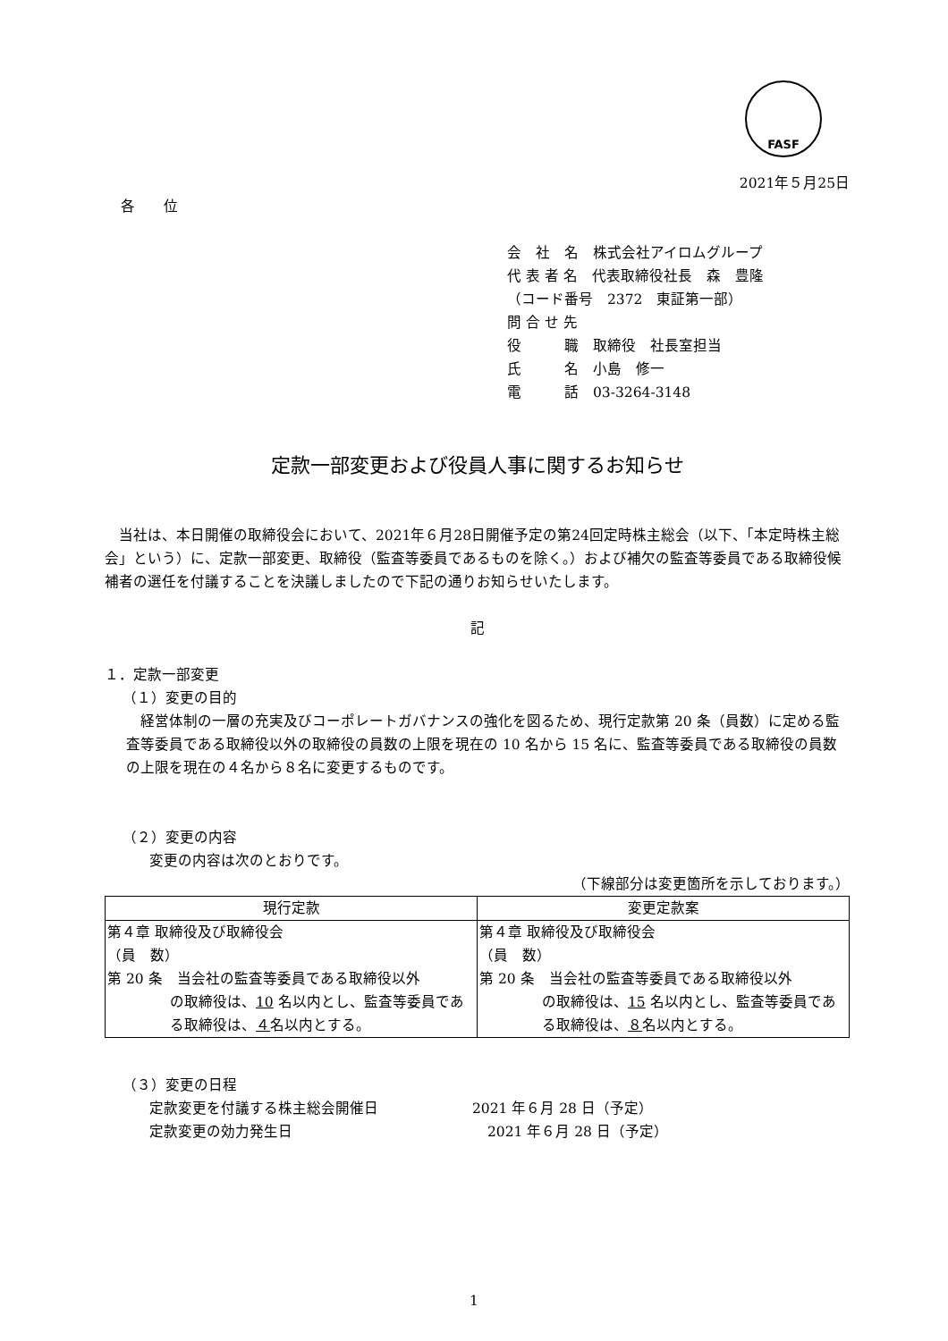FASF
2021年５月25日
各　　位
会　社　名　株式会社アイロムグループ
代 表 者 名　代表取締役社長　森　豊隆
（コード番号　2372　東証第一部）
問 合 せ 先
役　　　職　取締役　社長室担当
氏　　　名　小島　修一
電　　　話　03-3264-3148
定款一部変更および役員人事に関するお知らせ
　当社は、本日開催の取締役会において、2021年６月28日開催予定の第24回定時株主総会（以下、「本定時株主総会」という）に、定款一部変更、取締役（監査等委員であるものを除く。）および補欠の監査等委員である取締役候補者の選任を付議することを決議しましたので下記の通りお知らせいたします。
記
１．定款一部変更
（１）変更の目的
　経営体制の一層の充実及びコーポレートガバナンスの強化を図るため、現行定款第 20 条（員数）に定める監査等委員である取締役以外の取締役の員数の上限を現在の 10 名から 15 名に、監査等委員である取締役の員数の上限を現在の４名から８名に変更するものです。
（２）変更の内容
変更の内容は次のとおりです。
（下線部分は変更箇所を示しております。）
| 現行定款 | 変更定款案 |
| --- | --- |
| 第４章 取締役及び取締役会 （員 数） 第 20 条 当会社の監査等委員である取締役以外 の取締役は、 10 名以内とし、監査等委員である取締役は、 ４ 名以内とする。 | 第４章 取締役及び取締役会 （員 数） 第 20 条 当会社の監査等委員である取締役以外 の取締役は、 15 名以内とし、監査等委員である取締役は、 ８ 名以内とする。 |
（３）変更の日程
定款変更を付議する株主総会開催日 2021 年６月 28 日（予定）
定款変更の効力発生日 2021 年６月 28 日（予定）
1